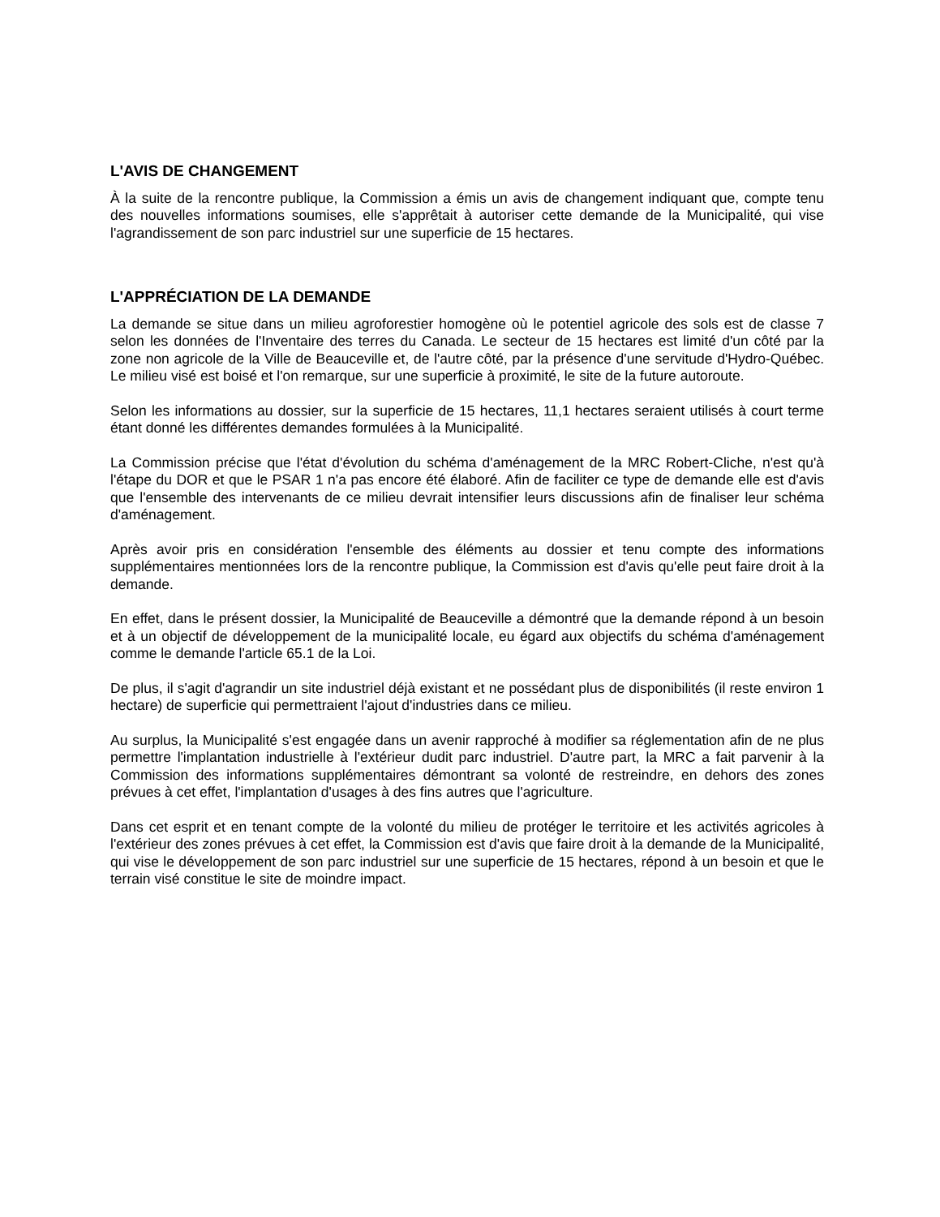L'AVIS DE CHANGEMENT
À la suite de la rencontre publique, la Commission a émis un avis de changement indiquant que, compte tenu des nouvelles informations soumises, elle s'apprêtait à autoriser cette demande de la Municipalité, qui vise l'agrandissement de son parc industriel sur une superficie de 15 hectares.
L'APPRÉCIATION DE LA DEMANDE
La demande se situe dans un milieu agroforestier homogène où le potentiel agricole des sols est de classe 7 selon les données de l'Inventaire des terres du Canada. Le secteur de 15 hectares est limité d'un côté par la zone non agricole de la Ville de Beauceville et, de l'autre côté, par la présence d'une servitude d'Hydro-Québec. Le milieu visé est boisé et l'on remarque, sur une superficie à proximité, le site de la future autoroute.
Selon les informations au dossier, sur la superficie de 15 hectares, 11,1 hectares seraient utilisés à court terme étant donné les différentes demandes formulées à la Municipalité.
La Commission précise que l'état d'évolution du schéma d'aménagement de la MRC Robert-Cliche, n'est qu'à l'étape du DOR et que le PSAR 1 n'a pas encore été élaboré. Afin de faciliter ce type de demande elle est d'avis que l'ensemble des intervenants de ce milieu devrait intensifier leurs discussions afin de finaliser leur schéma d'aménagement.
Après avoir pris en considération l'ensemble des éléments au dossier et tenu compte des informations supplémentaires mentionnées lors de la rencontre publique, la Commission est d'avis qu'elle peut faire droit à la demande.
En effet, dans le présent dossier, la Municipalité de Beauceville a démontré que la demande répond à un besoin et à un objectif de développement de la municipalité locale, eu égard aux objectifs du schéma d'aménagement comme le demande l'article 65.1 de la Loi.
De plus, il s'agit d'agrandir un site industriel déjà existant et ne possédant plus de disponibilités (il reste environ 1 hectare) de superficie qui permettraient l'ajout d'industries dans ce milieu.
Au surplus, la Municipalité s'est engagée dans un avenir rapproché à modifier sa réglementation afin de ne plus permettre l'implantation industrielle à l'extérieur dudit parc industriel. D'autre part, la MRC a fait parvenir à la Commission des informations supplémentaires démontrant sa volonté de restreindre, en dehors des zones prévues à cet effet, l'implantation d'usages à des fins autres que l'agriculture.
Dans cet esprit et en tenant compte de la volonté du milieu de protéger le territoire et les activités agricoles à l'extérieur des zones prévues à cet effet, la Commission est d'avis que faire droit à la demande de la Municipalité, qui vise le développement de son parc industriel sur une superficie de 15 hectares, répond à un besoin et que le terrain visé constitue le site de moindre impact.